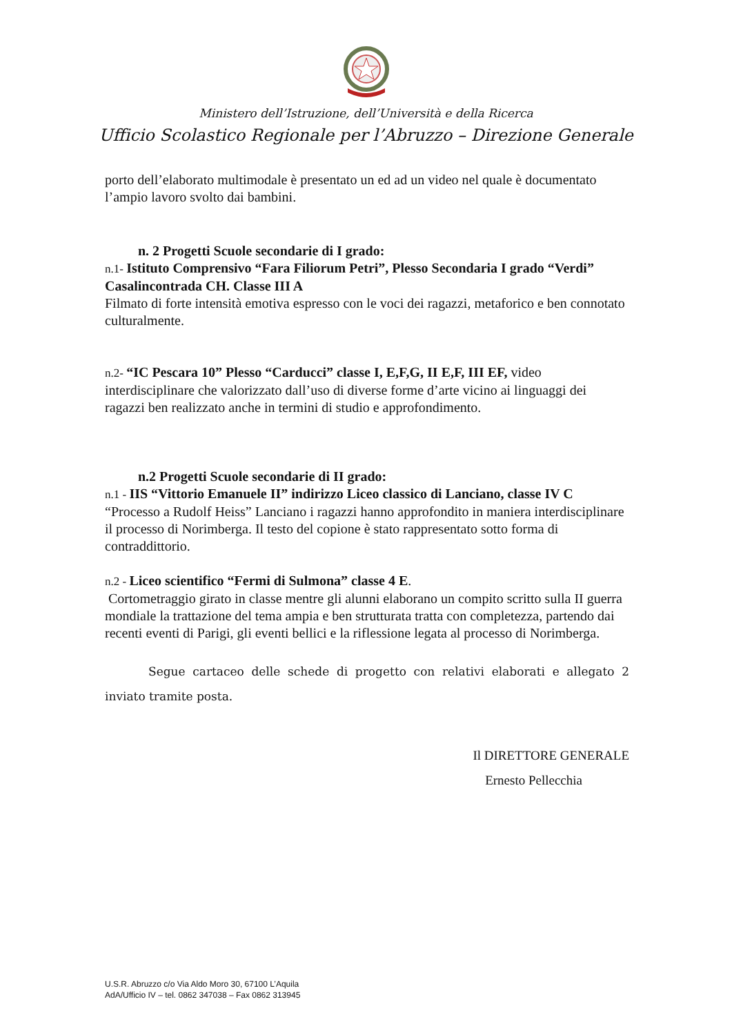Ministero dell’Istruzione, dell’Università e della Ricerca
Ufficio Scolastico Regionale per l’Abruzzo – Direzione Generale
porto dell’elaborato multimodale è presentato un ed ad un video nel quale è documentato l’ampio lavoro svolto dai bambini.
n. 2 Progetti Scuole secondarie di I grado:
n.1- Istituto Comprensivo “Fara Filiorum Petri”, Plesso Secondaria I grado “Verdi” Casalincontrada CH. Classe III A
Filmato di forte intensità emotiva espresso con le voci dei ragazzi, metaforico e ben connotato culturalmente.
n.2- “IC Pescara 10” Plesso “Carducci” classe I, E,F,G, II E,F, III EF, video interdisciplinare che valorizzato dall’uso di diverse forme d’arte vicino ai linguaggi dei ragazzi ben realizzato anche in termini di studio e approfondimento.
n.2 Progetti Scuole secondarie di II grado:
n.1 - IIS “Vittorio Emanuele II” indirizzo Liceo classico di Lanciano, classe IV C
“Processo a Rudolf Heiss” Lanciano i ragazzi hanno approfondito in maniera interdisciplinare il processo di Norimberga. Il testo del copione è stato rappresentato sotto forma di contraddittorio.
n.2 - Liceo scientifico “Fermi di Sulmona” classe 4 E.
Cortometraggio girato in classe mentre gli alunni elaborano un compito scritto sulla II guerra mondiale la trattazione del tema ampia e ben strutturata tratta con completezza, partendo dai recenti eventi di Parigi, gli eventi bellici e la riflessione legata al processo di Norimberga.
Segue cartaceo delle schede di progetto con relativi elaborati e allegato 2 inviato tramite posta.
Il DIRETTORE GENERALE
Ernesto Pellecchia
U.S.R. Abruzzo c/o Via Aldo Moro 30, 67100 L’Aquila
AdA/Ufficio IV – tel. 0862 347038 – Fax 0862 313945